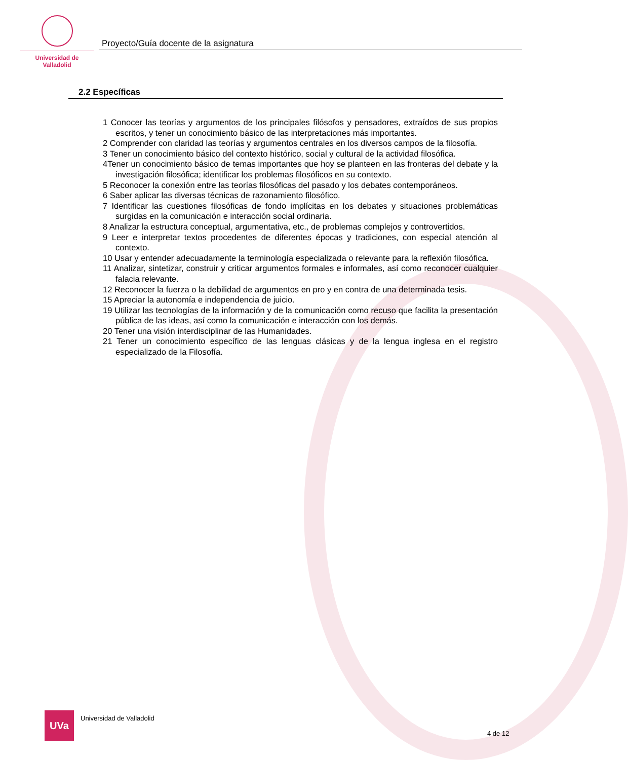Universidad de Valladolid
Proyecto/Guía docente de la asignatura
2.2 Específicas
1 Conocer las teorías y argumentos de los principales filósofos y pensadores, extraídos de sus propios escritos, y tener un conocimiento básico de las interpretaciones más importantes.
2 Comprender con claridad las teorías y argumentos centrales en los diversos campos de la filosofía.
3 Tener un conocimiento básico del contexto histórico, social y cultural de la actividad filosófica.
4Tener un conocimiento básico de temas importantes que hoy se planteen en las fronteras del debate y la investigación filosófica; identificar los problemas filosóficos en su contexto.
5 Reconocer la conexión entre las teorías filosóficas del pasado y los debates contemporáneos.
6 Saber aplicar las diversas técnicas de razonamiento filosófico.
7 Identificar las cuestiones filosóficas de fondo implícitas en los debates y situaciones problemáticas surgidas en la comunicación e interacción social ordinaria.
8 Analizar la estructura conceptual, argumentativa, etc., de problemas complejos y controvertidos.
9 Leer e interpretar textos procedentes de diferentes épocas y tradiciones, con especial atención al contexto.
10 Usar y entender adecuadamente la terminología especializada o relevante para la reflexión filosófica.
11 Analizar, sintetizar, construir y criticar argumentos formales e informales, así como reconocer cualquier falacia relevante.
12 Reconocer la fuerza o la debilidad de argumentos en pro y en contra de una determinada tesis.
15 Apreciar la autonomía e independencia de juicio.
19 Utilizar las tecnologías de la información y de la comunicación como recuso que facilita la presentación pública de las ideas, así como la comunicación e interacción con los demás.
20 Tener una visión interdisciplinar de las Humanidades.
21 Tener un conocimiento específico de las lenguas clásicas y de la lengua inglesa en el registro especializado de la Filosofía.
UVa
Universidad de Valladolid
4 de 12